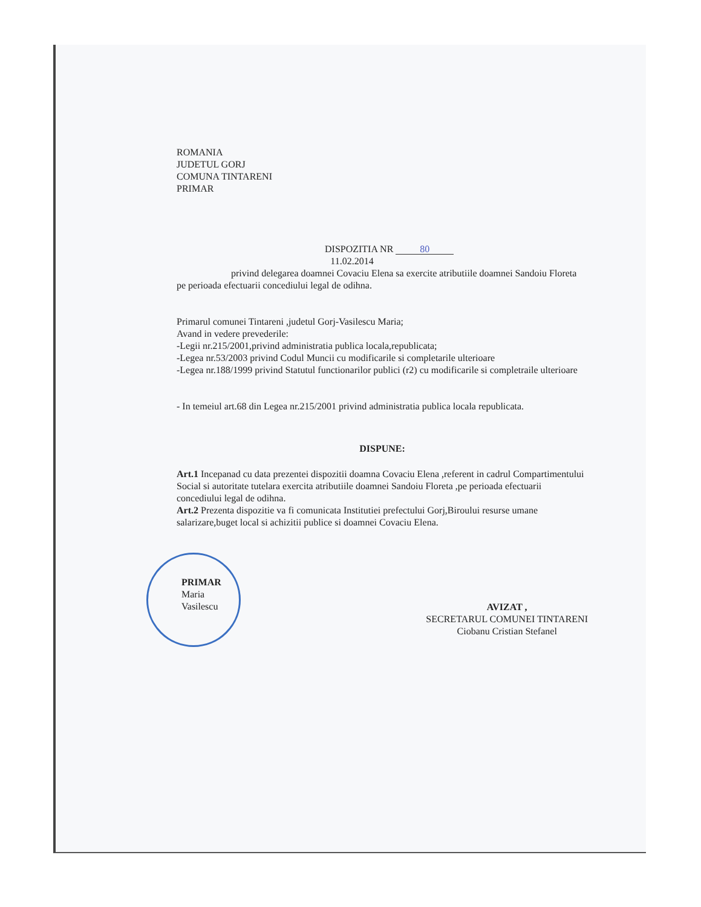ROMANIA
JUDETUL GORJ
COMUNA TINTARENI
PRIMAR
DISPOZITIA NR 80
11.02.2014
privind delegarea doamnei Covaciu Elena sa exercite atributiile doamnei Sandoiu Floreta pe perioada efectuarii concediului legal de odihna.
Primarul comunei Tintareni ,judetul Gorj-Vasilescu Maria;
Avand in vedere prevederile:
-Legii nr.215/2001,privind administratia publica locala,republicata;
-Legea nr.53/2003 privind Codul Muncii cu modificarile si completarile ulterioare
-Legea nr.188/1999 privind Statutul functionarilor publici (r2) cu modificarile si completraile ulterioare
- In temeiul art.68 din Legea nr.215/2001 privind administratia publica locala republicata.
DISPUNE:
Art.1 Incepanad cu data prezentei dispozitii doamna Covaciu Elena ,referent in cadrul Compartimentului Social si autoritate tutelara exercita atributiile doamnei Sandoiu Floreta ,pe perioada efectuarii concediului legal de odihna.
Art.2 Prezenta dispozitie va fi comunicata Institutiei prefectului Gorj,Biroului resurse umane salarizare,buget local si achizitii publice si doamnei Covaciu Elena.
PRIMAR
Maria Vasilescu
AVIZAT ,
SECRETARUL COMUNEI TINTARENI
Ciobanu Cristian Stefanel